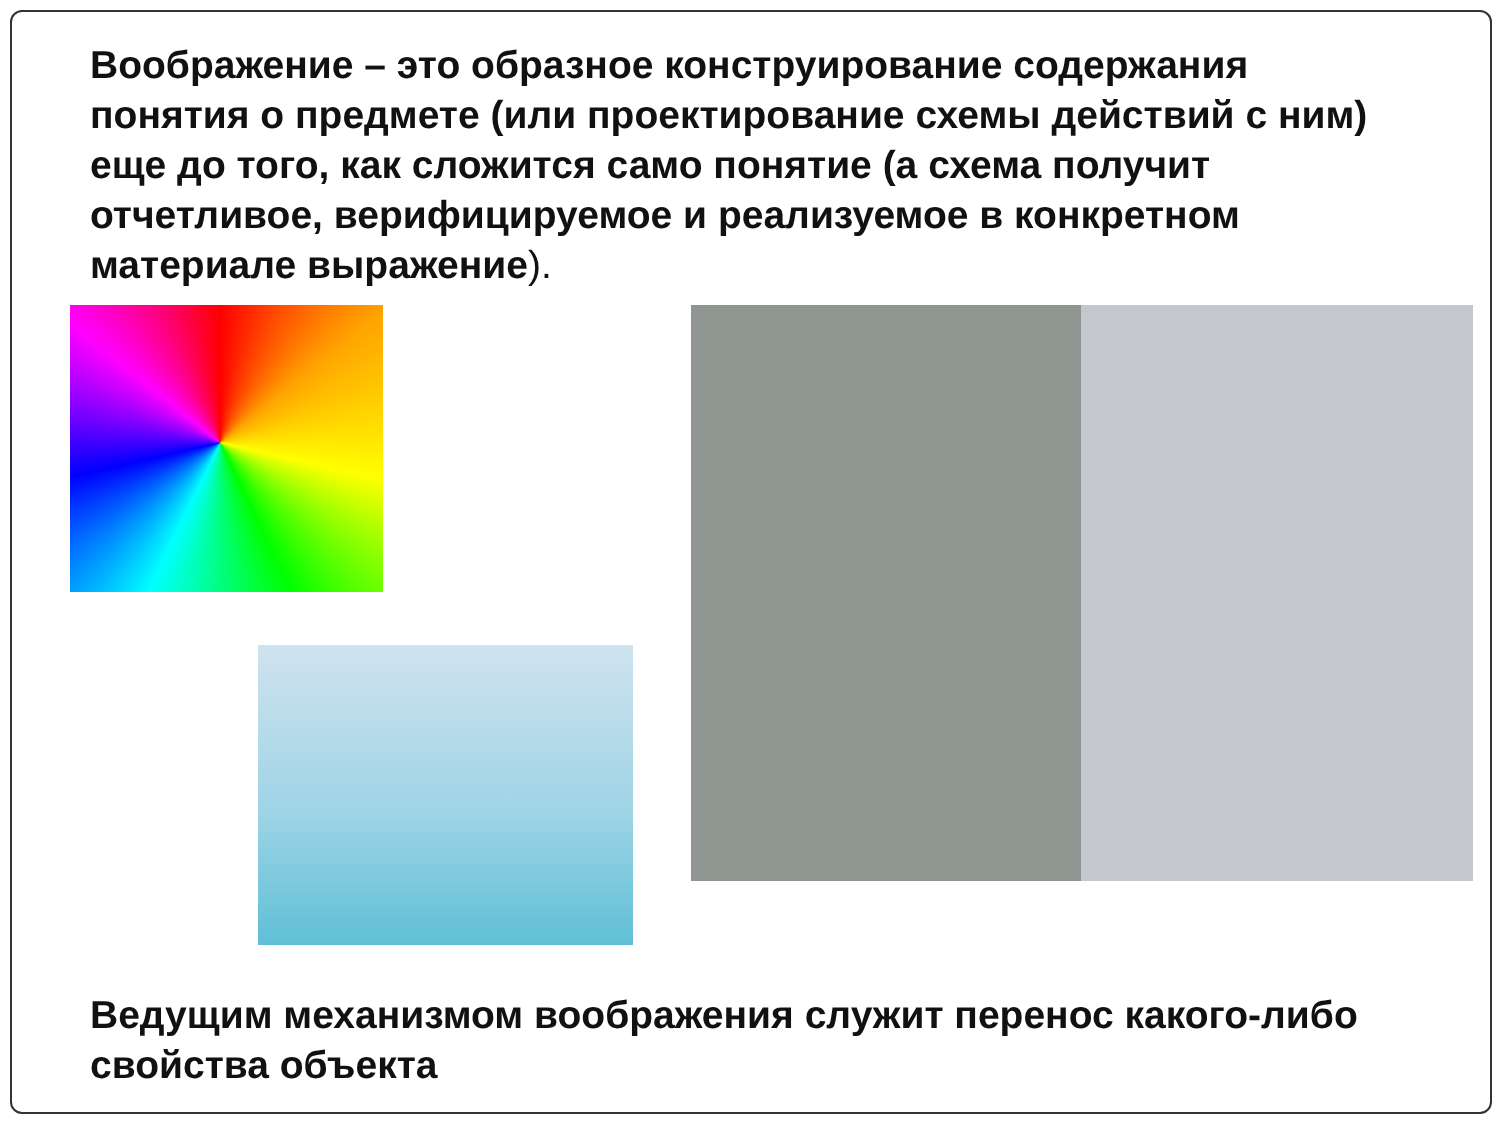Воображение – это образное конструирование содержания понятия о предмете (или проектирование схемы действий с ним) еще до того, как сложится само понятие (а схема получит отчетливое, верифицируемое и реализуемое в конкретном материале выражение).
Ведущим механизмом воображения служит перенос какого-либо свойства объекта